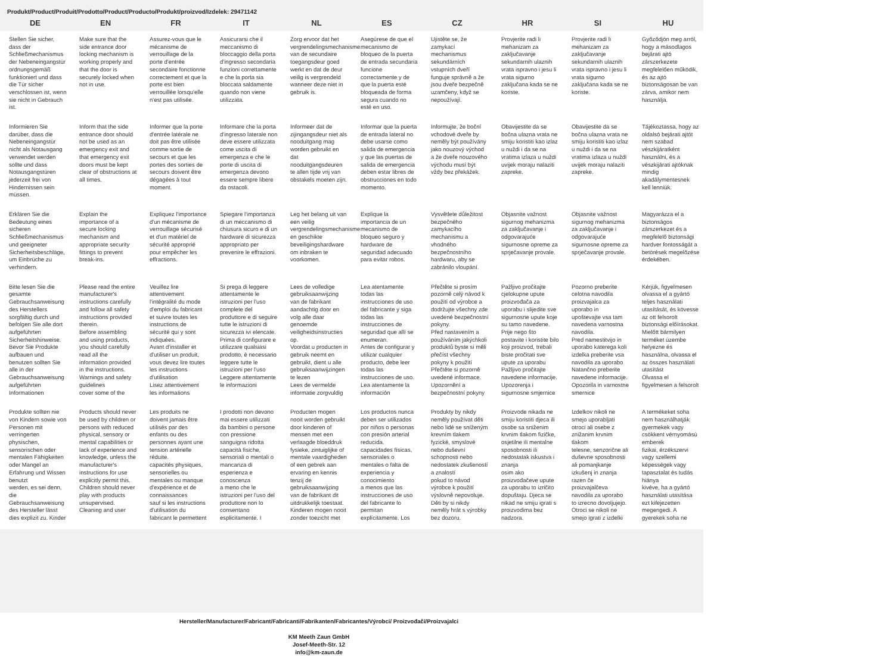Produkt/Product/Produit/Prodotto/Product/Producto/Produkt/proizvod/Izdelek: 29471142
| DE | EN | FR | IT | NL | ES | CZ | HR | SI | HU |
| --- | --- | --- | --- | --- | --- | --- | --- | --- | --- |
| Stellen Sie sicher, dass der Schließmechanismus der Nebeneingangstür ordnungsgemäß funktioniert und dass die Tür sicher verschlossen ist, wenn sie nicht in Gebrauch ist. | Make sure that the side entrance door locking mechanism is working properly and that the door is securely locked when not in use. | Assurez-vous que le mécanisme de verrouillage de la porte d'entrée secondaire fonctionne correctement et que la porte est bien verrouillée lorsqu'elle n'est pas utilisée. | Assicurarsi che il meccanismo di bloccaggio della porta d'ingresso secondaria funzioni correttamente e che la porta sia bloccata saldamente quando non viene utilizzata. | Zorg ervoor dat het vergrendelingsmechanisme van de secundaire toegangsdeur goed werkt en dat de deur veilig is vergrendeld wanneer deze niet in gebruik is. | Asegúrese de que el mecanismo de bloqueo de la puerta de entrada secundaria funcione correctamente y de que la puerta esté bloqueada de forma segura cuando no esté en uso. | Ujistěte se, že zamykací mechanismus sekundárních vstupních dveří funguje správně a že jsou dveře bezpečně uzamčeny, když se nepoužívají. | Provjerite radi li mehanizam za zaključavanje sekundarnih ulaznih vrata ispravno i jesu li vrata sigurno zaključana kada se ne koriste. | Provjerite radi li mehanizam za zaključavanje sekundarnih ulaznih vrata ispravno i jesu li vrata sigurno zaključana kada se ne koriste. | Győződjön meg arról, hogy a másodlagos bejárati ajtó zárszerkezete megfelelően működik, és az ajtó biztonságosan be van zárva, amikor nem használja. |
| Informieren Sie darüber, dass die Nebeneingangstür nicht als Notausgang verwendet werden sollte und dass Notausgangstüren jederzeit frei von Hindernissen sein müssen. | Inform that the side entrance door should not be used as an emergency exit and that emergency exit doors must be kept clear of obstructions at all times. | Informer que la porte d'entrée latérale ne doit pas être utilisée comme sortie de secours et que les portes des sorties de secours doivent être dégagées à tout moment. | Informare che la porta d'ingresso laterale non deve essere utilizzata come uscita di emergenza e che le porte di uscita di emergenza devono essere sempre libere da ostacoli. | Informeer dat de zijingangsdeur niet als nooduitgang mag worden gebruikt en dat nooduitgangsdeuren te allen tijde vrij van obstakels moeten zijn. | Informar que la puerta de entrada lateral no debe usarse como salida de emergencia y que las puertas de salida de emergencia deben estar libres de obstrucciones en todo momento. | Informujte, že boční vchodové dveře by neměly být používány jako nouzový východ a že dveře nouzového východu musí být vždy bez překážek. | Obavijestite da se bočna ulazna vrata ne smiju koristiti kao izlaz u nuždi i da se na vratima izlaza u nuždi uvijek moraju nalaziti zapreke. | Obavijestite da se bočna ulazna vrata ne smiju koristiti kao izlaz u nuždi i da se na vratima izlaza u nuždi uvijek moraju nalaziti zapreke. | Tájékoztassa, hogy az oldalsó bejárati ajtót nem szabad vészkijáratként használni, és a vészkijárati ajtóknak mindig akadálymentesnek kell lenniük. |
| Erklären Sie die Bedeutung eines sicheren Schließmechanismus und geeigneter Sicherheitsbeschläge, um Einbrüche zu verhindern. | Explain the importance of a secure locking mechanism and appropriate security fittings to prevent break-ins. | Expliquez l'importance d'un mécanisme de verrouillage sécurisé et d'un matériel de sécurité approprié pour empêcher les effractions. | Spiegare l'importanza di un meccanismo di chiusura sicuro e di un hardware di sicurezza appropriato per prevenire le effrazioni. | Leg het belang uit van een veilig vergrendelingsmechanisme en geschikte beveiligingshardware om inbraken te voorkomen. | Explique la importancia de un mecanismo de bloqueo seguro y hardware de seguridad adecuado para evitar robos. | Vysvětlete důležitost bezpečného zamykacího mechanismu a vhodného bezpečnostního hardwaru, aby se zabránilo vloupání. | Objasnite važnost sigurnog mehanizma za zaključavanje i odgovarajuće sigurnosne opreme za sprječavanje provale. | Objasnite važnost sigurnog mehanizma za zaključavanje i odgovarajuće sigurnosne opreme za sprječavanje provale. | Magyarázza el a biztonságos zárszerkezet és a megfelelő biztonsági hardver fontosságát a betörések megelőzése érdekében. |
| Bitte lesen Sie die gesamte Gebrauchsanweisung des Herstellers sorgfältig durch und befolgen Sie alle dort aufgeführten Sicherheitshinweise. Bevor Sie Produkte aufbauen und benutzen sollten Sie alle in der Gebrauchsanweisung aufgeführten Informationen | Please read the entire manufacturer's instructions carefully and follow all safety instructions provided therein. Before assembling and using products, you should carefully read all the information provided in the instructions. Warnings and safety guidelines cover some of the | Veuillez lire attentivement l'intégralité du mode d'emploi du fabricant et suivre toutes les instructions de sécurité qui y sont indiquées. Avant d'installer et d'utiliser un produit, vous devez lire toutes les instructions d'utilisation Lisez attentivement les informations | Si prega di leggere attentamente le istruzioni per l'uso complete del produttore e di seguire tutte le istruzioni di sicurezza ivi elencate. Prima di configurare e utilizzare qualsiasi prodotto, è necessario leggere tutte le istruzioni per l'uso Leggere attentamente le informazioni | Lees de volledige gebruiksaanwijzing van de fabrikant aandachtig door en volg alle daar genoemde veiligheidsinstructies op. Voordat u producten in gebruik neemt en gebruikt, dient u alle gebruiksaanwijzingen te lezen Lees de vermelde informatie zorgvuldig | Lea atentamente todas las instrucciones de uso del fabricante y siga todas las instrucciones de seguridad que allí se enumeran. Antes de configurar y utilizar cualquier producto, debe leer todas las instrucciones de uso. Lea atentamente la información | Přečtěte si prosím pozorně celý návod k použití od výrobce a dodržujte všechny zde uvedené bezpečnostní pokyny. Před nastavením a používáním jakýchkoli produktů byste si měli přečíst všechny pokyny k použití Přečtěte si pozorně uvedené informace. Upozornění a bezpečnostní pokyny | Pažljivo pročitajte cjelokupne upute proizvođača za uporabu i slijedite sve sigurnosne upute koje su tamo navedene. Prije nego što postavite i koristite bilo koji proizvod, trebali biste pročitati sve upute za uporabu Pažljivo pročitajte navedene informacije. Upozorenja i sigurnosne smjernice | Pozorno preberite celotna navodila proizvajalca za uporabo in upoštevajte vsa tam navedena varnostna navodila. Pred namestitvijo in uporabo katerega koli izdelka preberite vsa navodila za uporabo Natančno preberite navedene informacije. Opozorila in varnostne smernice | Kérjük, figyelmesen olvassa el a gyártó teljes használati utasítását, és kövesse az ott felsorolt biztonsági előírásokat. Mielőtt bármilyen terméket üzembe helyezne és használna, olvassa el az összes használati utasítást Olvassa el figyelmesen a felsorolt |
| Produkte sollten nie von Kindern sowie von Personen mit verringerten physischen, sensorischen oder mentalen Fähigkeiten oder Mangel an Erfahrung und Wissen benutzt werden, es sei denn, die Gebrauchsanweisung des Hersteller lässt dies explizit zu. Kinder | Products should never be used by children or persons with reduced physical, sensory or mental capabilities or lack of experience and knowledge, unless the manufacturer's instructions for use explicitly permit this. Children should never play with products unsupervised. Cleaning and user | Les produits ne doivent jamais être utilisés par des enfants ou des personnes ayant une tension artérielle réduite. capacités physiques, sensorielles ou mentales ou manque d'expérience et de connaissances sauf si les instructions d'utilisation du fabricant le permettent | I prodotti non devono mai essere utilizzati da bambini o persone con pressione sanguigna ridotta capacità fisiche, sensoriali o mentali o mancanza di esperienza e conoscenza a meno che le istruzioni per l'uso del produttore non lo consentano esplicitamente. I | Producten mogen nooit worden gebruikt door kinderen of mensen met een verlaagde bloeddruk fysieke, zintuiglijke of mentale vaardigheden of een gebrek aan ervaring en kennis tenzij de gebruiksaanwijzing van de fabrikant dit uitdrukkelijk toestaat. Kinderen mogen nooit zonder toezicht met | Los productos nunca deben ser utilizados por niños o personas con presión arterial reducida. capacidades físicas, sensoriales o mentales o falta de experiencia y conocimiento a menos que las instrucciones de uso del fabricante lo permitan explícitamente. Los | Produkty by nikdy neměly používat děti nebo lidé se sníženým krevním tlakem fyzické, smyslové nebo duševní schopnosti nebo nedostatek zkušeností a znalostí pokud to návod výrobce k použití výslovně nepovoluje. Děti by si nikdy neměly hrát s výrobky bez dozoru. | Proizvode nikada ne smiju koristiti djeca ili osobe sa sniženim krvnim tlakom fizičke, osjetilne ili mentalne sposobnosti ili nedostatak iskustva i znanja osim ako proizvođačeve upute za uporabu to izričito dopuštaju. Djeca se nikad ne smiju igrati s proizvodima bez nadzora. | Izdelkov nikoli ne smejo uporabljati otroci ali osebe z znižanim krvnim tlakom telesne, senzorične ali duševne sposobnosti ali pomanjkanje izkušenj in znanja razen če proizvajalčeva navodila za uporabo to izrecno dovoljujejo. Otroci se nikoli ne smejo igrati z izdelki | A termékeket soha nem használhatják gyermekek vagy csökkent vérnyomású emberek fizikai, érzékszervi vagy szellemi képességek vagy tapasztalat és tudás hiánya kivéve, ha a gyártó használati utasítása ezt kifejezetten megengedi. A gyerekek soha ne |
Hersteller/Manufacturer/Fabricant/Fabricanti/Fabrikanten/Fabricantes/Výrobci/ Proizvođači/Proizvajalci
KM Meeth Zaun GmbH
Josef-Meeth-Str. 12
info@km-zaun.de